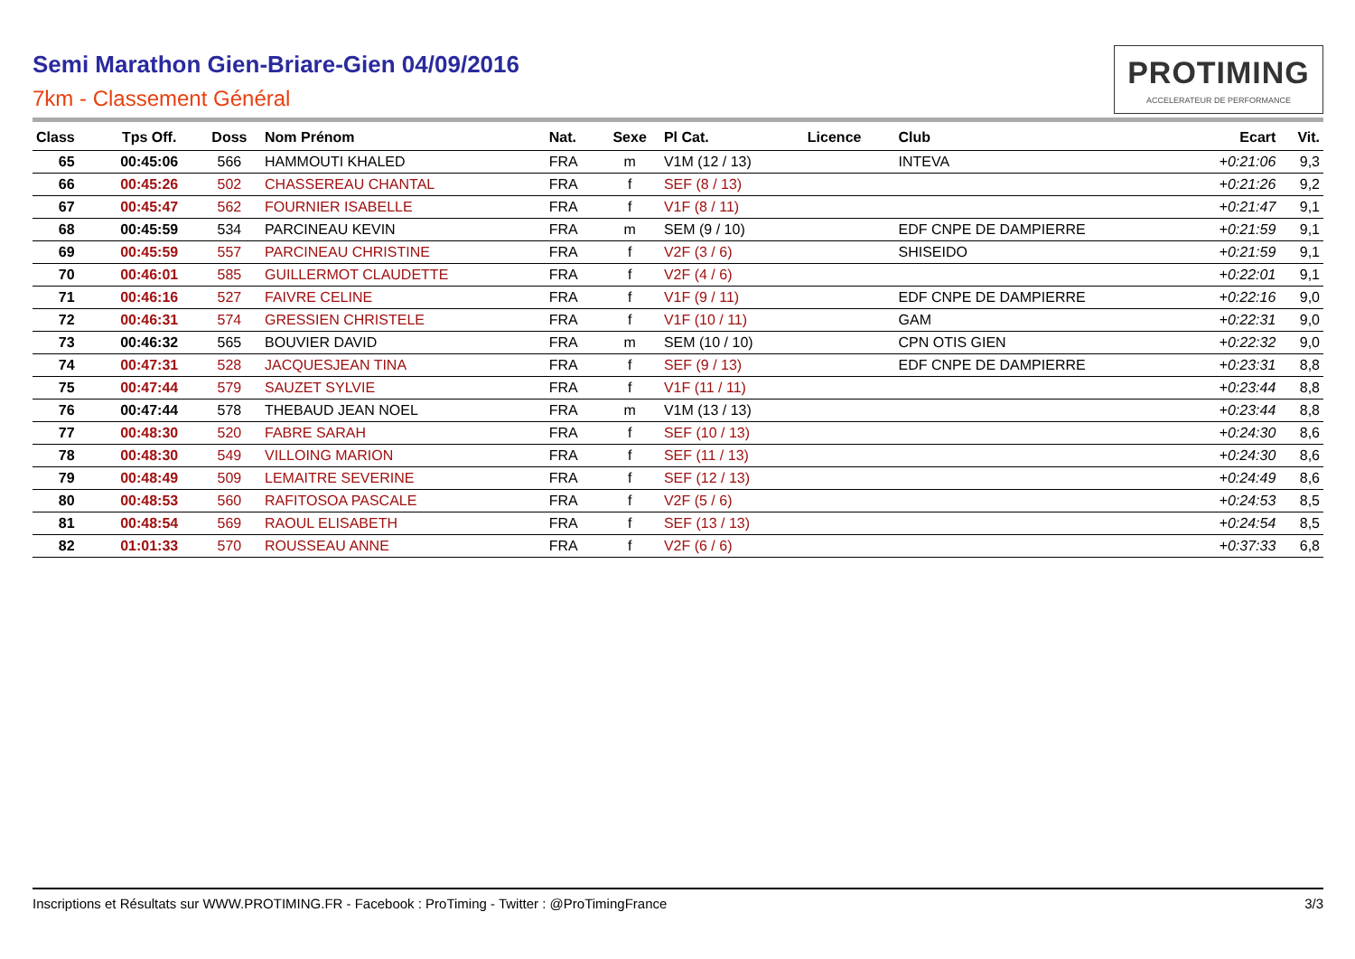Semi Marathon Gien-Briare-Gien 04/09/2016
7km - Classement Général
PROTIMING
ACCELERATEUR DE PERFORMANCE
| Class | Tps Off. | Doss | Nom Prénom | Nat. | Sexe | Pl Cat. | Licence | Club | Ecart | Vit. |
| --- | --- | --- | --- | --- | --- | --- | --- | --- | --- | --- |
| 65 | 00:45:06 | 566 | HAMMOUTI KHALED | FRA | m | V1M (12 / 13) | | INTEVA | +0:21:06 | 9,3 |
| 66 | 00:45:26 | 502 | CHASSEREAU CHANTAL | FRA | f | SEF (8 / 13) | | | +0:21:26 | 9,2 |
| 67 | 00:45:47 | 562 | FOURNIER ISABELLE | FRA | f | V1F (8 / 11) | | | +0:21:47 | 9,1 |
| 68 | 00:45:59 | 534 | PARCINEAU KEVIN | FRA | m | SEM (9 / 10) | | EDF CNPE DE DAMPIERRE | +0:21:59 | 9,1 |
| 69 | 00:45:59 | 557 | PARCINEAU CHRISTINE | FRA | f | V2F (3 / 6) | | SHISEIDO | +0:21:59 | 9,1 |
| 70 | 00:46:01 | 585 | GUILLERMOT CLAUDETTE | FRA | f | V2F (4 / 6) | | | +0:22:01 | 9,1 |
| 71 | 00:46:16 | 527 | FAIVRE CELINE | FRA | f | V1F (9 / 11) | | EDF CNPE DE DAMPIERRE | +0:22:16 | 9,0 |
| 72 | 00:46:31 | 574 | GRESSIEN CHRISTELE | FRA | f | V1F (10 / 11) | | GAM | +0:22:31 | 9,0 |
| 73 | 00:46:32 | 565 | BOUVIER DAVID | FRA | m | SEM (10 / 10) | | CPN OTIS GIEN | +0:22:32 | 9,0 |
| 74 | 00:47:31 | 528 | JACQUESJEAN TINA | FRA | f | SEF (9 / 13) | | EDF CNPE DE DAMPIERRE | +0:23:31 | 8,8 |
| 75 | 00:47:44 | 579 | SAUZET SYLVIE | FRA | f | V1F (11 / 11) | | | +0:23:44 | 8,8 |
| 76 | 00:47:44 | 578 | THEBAUD JEAN NOEL | FRA | m | V1M (13 / 13) | | | +0:23:44 | 8,8 |
| 77 | 00:48:30 | 520 | FABRE SARAH | FRA | f | SEF (10 / 13) | | | +0:24:30 | 8,6 |
| 78 | 00:48:30 | 549 | VILLOING MARION | FRA | f | SEF (11 / 13) | | | +0:24:30 | 8,6 |
| 79 | 00:48:49 | 509 | LEMAITRE SEVERINE | FRA | f | SEF (12 / 13) | | | +0:24:49 | 8,6 |
| 80 | 00:48:53 | 560 | RAFITOSOA PASCALE | FRA | f | V2F (5 / 6) | | | +0:24:53 | 8,5 |
| 81 | 00:48:54 | 569 | RAOUL ELISABETH | FRA | f | SEF (13 / 13) | | | +0:24:54 | 8,5 |
| 82 | 01:01:33 | 570 | ROUSSEAU ANNE | FRA | f | V2F (6 / 6) | | | +0:37:33 | 6,8 |
Inscriptions et Résultats sur WWW.PROTIMING.FR - Facebook : ProTiming - Twitter : @ProTimingFrance 3/3